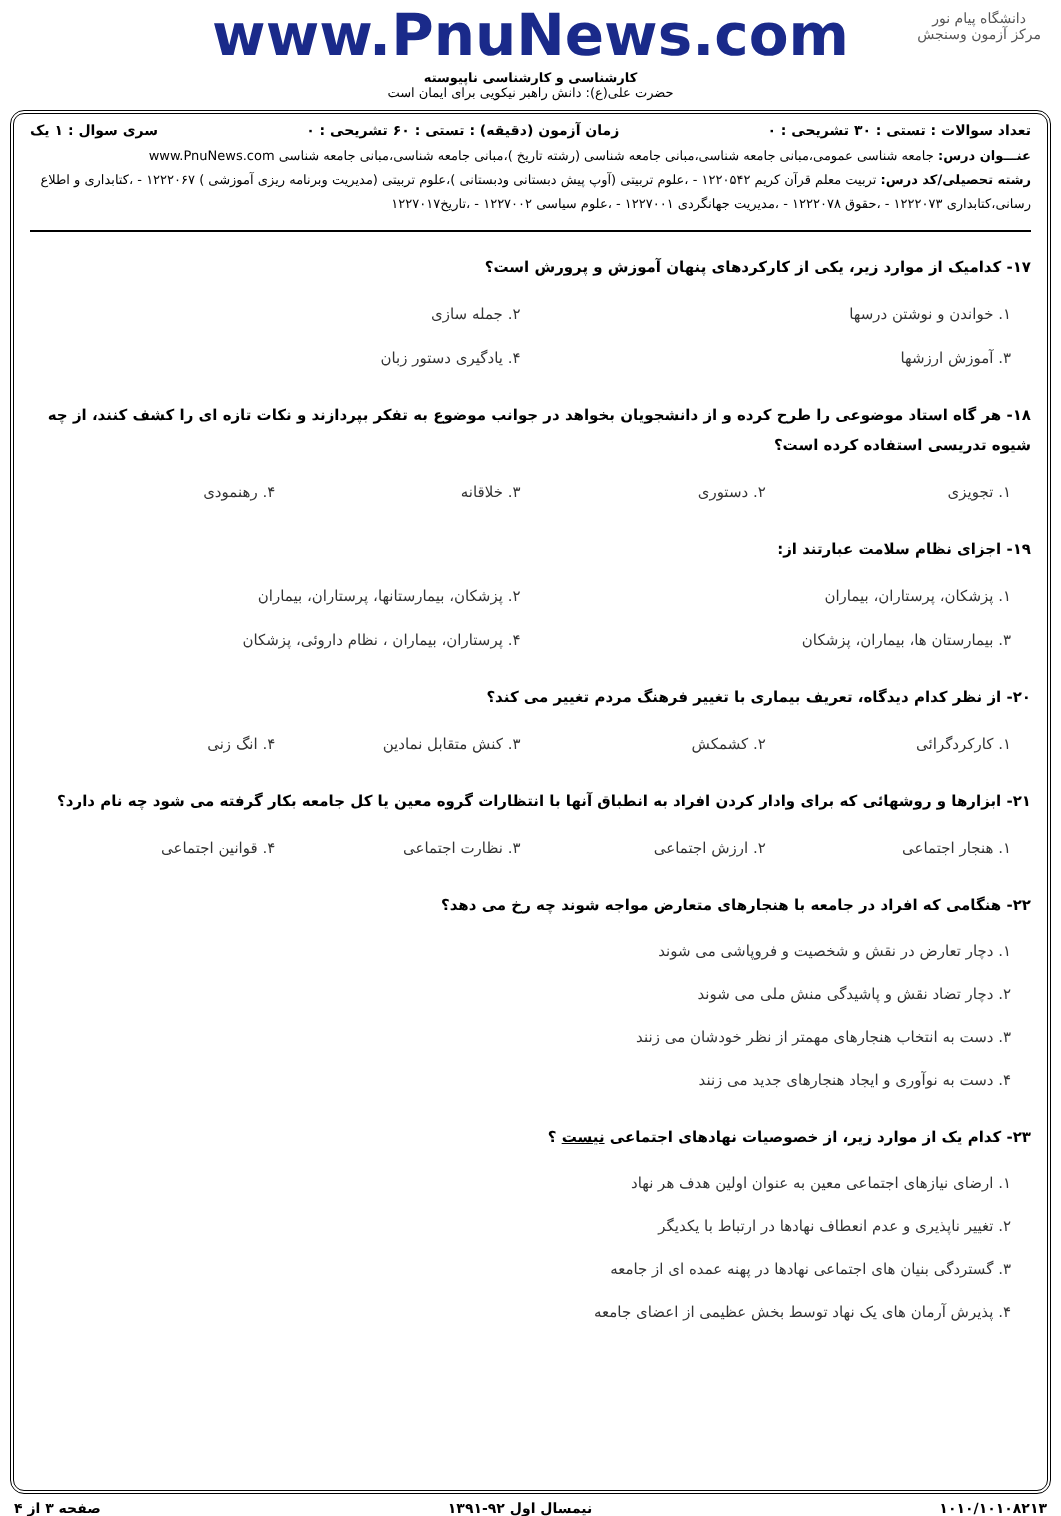دانشگاه پیام نور
مرکز آزمون وسنجش
www.PnuNews.com
کارشناسی و کارشناسی ناپیوسته
حضرت علی(ع): دانش راهبر نیکویی برای ایمان است
تعداد سوالات : تستی : ۳۰ تشریحی : ۰ زمان آزمون (دقیقه) : تستی : ۶۰ تشریحی : ۰ سری سوال : ۱ یک
عنـــوان درس: جامعه شناسی عمومی،مبانی جامعه شناسی،مبانی جامعه شناسی (رشته تاریخ )،مبانی جامعه شناسی،مبانی جامعه شناسی www.PnuNews.com
رشته تحصیلی/کد درس: تربیت معلم قرآن کریم ۱۲۲۰۵۴۲ - ،علوم تربیتی (آوپ پیش دبستانی ودبستانی )،علوم تربیتی (مدیریت وبرنامه ریزی آموزشی ) ۱۲۲۲۰۶۷ - ،کتابداری و اطلاع رسانی،کتابداری ۱۲۲۲۰۷۳ - ،حقوق ۱۲۲۲۰۷۸ - ،مدیریت جهانگردی ۱۲۲۷۰۰۱ - ،علوم سیاسی ۱۲۲۷۰۰۲ - ،تاریخ۱۲۲۷۰۱۷
۱۷- کدامیک از موارد زیر، یکی از کارکردهای پنهان آموزش و پرورش است؟
۱. خواندن و نوشتن درسها ۲. جمله سازی ۳. آموزش ارزشها ۴. یادگیری دستور زبان
۱۸- هر گاه استاد موضوعی را طرح کرده و از دانشجویان بخواهد در جوانب موضوع به تفکر بپردازند و نکات تازه ای را کشف کنند، از چه شیوه تدریسی استفاده کرده است؟
۱. تجویزی ۲. دستوری ۳. خلاقانه ۴. رهنمودی
۱۹- اجزای نظام سلامت عبارتند از:
۱. پزشکان، پرستاران، بیماران ۲. پزشکان، بیمارستانها، پرستاران، بیماران ۳. بیمارستان ها، بیماران، پزشکان ۴. پرستاران، بیماران ، نظام داروئی، پزشکان
۲۰- از نظر کدام دیدگاه، تعریف بیماری با تغییر فرهنگ مردم تغییر می کند؟
۱. کارکردگرائی ۲. کشمکش ۳. کنش متقابل نمادین ۴. انگ زنی
۲۱- ابزارها و روشهائی که برای وادار کردن افراد به انطباق آنها با انتظارات گروه معین یا کل جامعه بکار گرفته می شود چه نام دارد؟
۱. هنجار اجتماعی ۲. ارزش اجتماعی ۳. نظارت اجتماعی ۴. قوانین اجتماعی
۲۲- هنگامی که افراد در جامعه با هنجارهای متعارض مواجه شوند چه رخ می دهد؟
۱. دچار تعارض در نقش و شخصیت و فروپاشی می شوند
۲. دچار تضاد نقش و پاشیدگی منش ملی می شوند
۳. دست به انتخاب هنجارهای مهمتر از نظر خودشان می زنند
۴. دست به نوآوری و ایجاد هنجارهای جدید می زنند
۲۳- کدام یک از موارد زیر، از خصوصیات نهادهای اجتماعی نیست ؟
۱. ارضای نیازهای اجتماعی معین به عنوان اولین هدف هر نهاد
۲. تغییر ناپذیری و عدم انعطاف نهادها در ارتباط با یکدیگر
۳. گستردگی بنیان های اجتماعی نهادها در پهنه عمده ای از جامعه
۴. پذیرش آرمان های یک نهاد توسط بخش عظیمی از اعضای جامعه
۱۰۱۰/۱۰۱۰۸۲۱۳ نیمسال اول ۹۲-۱۳۹۱ صفحه ۳ از ۴